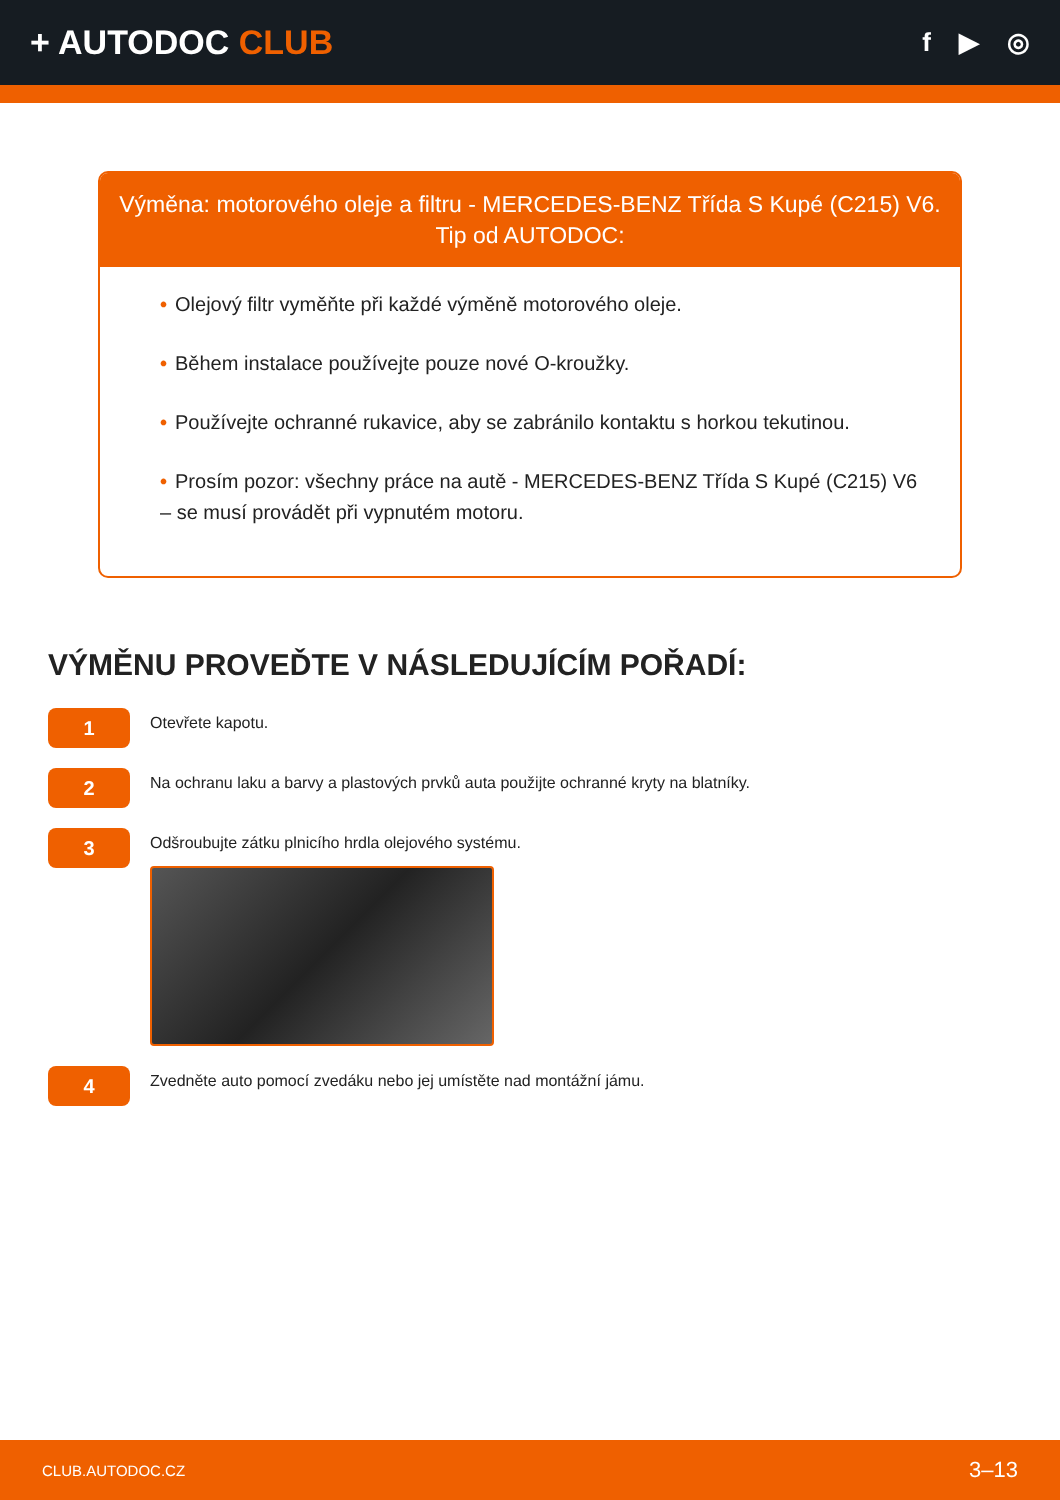+ AUTODOC CLUB
f ▶ ◎
Výměna: motorového oleje a filtru - MERCEDES-BENZ Třída S Kupé (C215) V6.
Tip od AUTODOC:
• Olejový filtr vyměňte při každé výměně motorového oleje.
• Během instalace používejte pouze nové O-kroužky.
• Používejte ochranné rukavice, aby se zabránilo kontaktu s horkou tekutinou.
• Prosím pozor: všechny práce na autě - MERCEDES-BENZ Třída S Kupé (C215) V6 – se musí provádět při vypnutém motoru.
VÝMĚNU PROVEĎTE V NÁSLEDUJÍCÍM POŘADÍ:
1
Otevřete kapotu.
2
Na ochranu laku a barvy a plastových prvků auta použijte ochranné kryty na blatníky.
3
Odšroubujte zátku plnicího hrdla olejového systému.
4
Zvedněte auto pomocí zvedáku nebo jej umístěte nad montážní jámu.
CLUB.AUTODOC.CZ 3–13